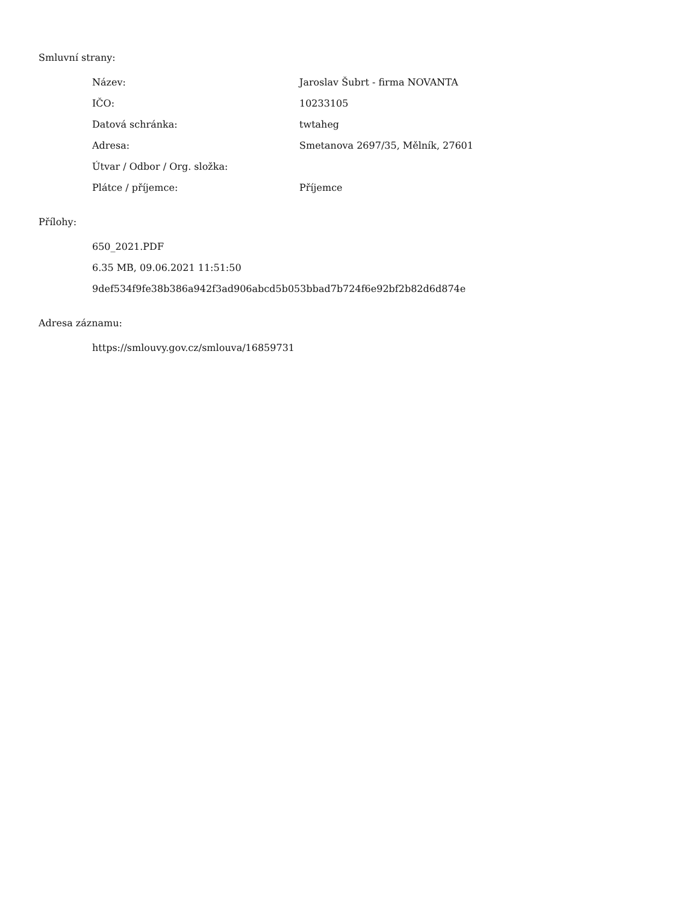Smluvní strany:
| Název: | Jaroslav Šubrt - firma NOVANTA |
| IČO: | 10233105 |
| Datová schránka: | twtaheg |
| Adresa: | Smetanova 2697/35, Mělník, 27601 |
| Útvar / Odbor / Org. složka: | |
| Plátce / příjemce: | Příjemce |
Přílohy:
650_2021.PDF
6.35 MB, 09.06.2021 11:51:50
9def534f9fe38b386a942f3ad906abcd5b053bbad7b724f6e92bf2b82d6d874e
Adresa záznamu:
https://smlouvy.gov.cz/smlouva/16859731